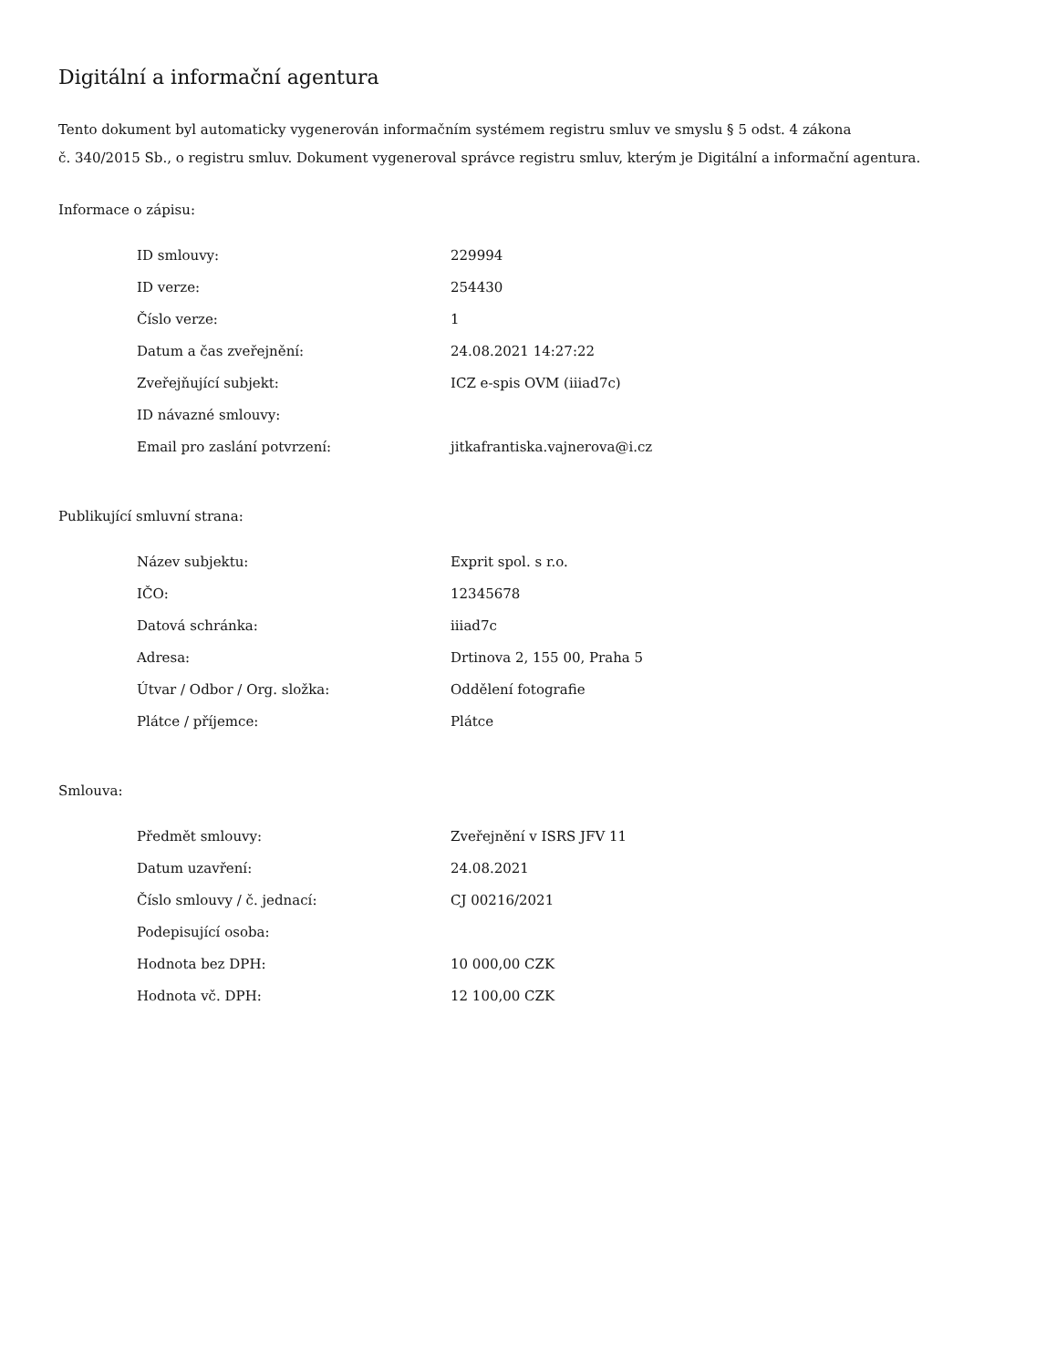Digitální a informační agentura
Tento dokument byl automaticky vygenerován informačním systémem registru smluv ve smyslu § 5 odst. 4 zákona
č. 340/2015 Sb., o registru smluv. Dokument vygeneroval správce registru smluv, kterým je Digitální a informační agentura.
Informace o zápisu:
| ID smlouvy: | 229994 |
| ID verze: | 254430 |
| Číslo verze: | 1 |
| Datum a čas zveřejnění: | 24.08.2021 14:27:22 |
| Zveřejňující subjekt: | ICZ e-spis OVM (iiiad7c) |
| ID návazné smlouvy: | |
| Email pro zaslání potvrzení: | jitkafrantiska.vajnerova@i.cz |
Publikující smluvní strana:
| Název subjektu: | Exprit spol. s r.o. |
| IČO: | 12345678 |
| Datová schránka: | iiiad7c |
| Adresa: | Drtinova 2, 155 00, Praha 5 |
| Útvar / Odbor / Org. složka: | Oddělení fotografie |
| Plátce / příjemce: | Plátce |
Smlouva:
| Předmět smlouvy: | Zveřejnění v ISRS JFV 11 |
| Datum uzavření: | 24.08.2021 |
| Číslo smlouvy / č. jednací: | CJ 00216/2021 |
| Podepisující osoba: | |
| Hodnota bez DPH: | 10 000,00 CZK |
| Hodnota vč. DPH: | 12 100,00 CZK |